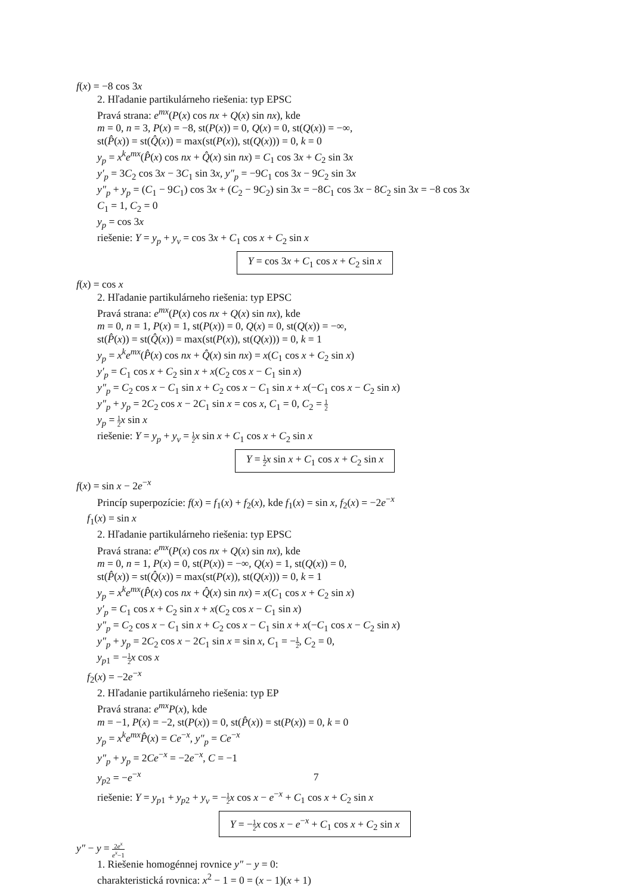f(x) = −8 cos 3x
2. Hľadanie partikulárneho riešenia: typ EPSC
Pravá strana: e<sup>mx</sup>(P(x) cos nx + Q(x) sin nx), kde
m = 0, n = 3, P(x) = −8, st(P(x)) = 0, Q(x) = 0, st(Q(x)) = −∞,
st(P̂(x)) = st(Q̂(x)) = max(st(P(x)), st(Q(x))) = 0, k = 0
y<sub>p</sub> = x<sup>k</sup>e<sup>mx</sup>(P̂(x) cos nx + Q̂(x) sin nx) = C<sub>1</sub> cos 3x + C<sub>2</sub> sin 3x
y′<sub>p</sub> = 3C<sub>2</sub> cos 3x − 3C<sub>1</sub> sin 3x, y″<sub>p</sub> = −9C<sub>1</sub> cos 3x − 9C<sub>2</sub> sin 3x
y″<sub>p</sub> + y<sub>p</sub> = (C<sub>1</sub> − 9C<sub>1</sub>) cos 3x + (C<sub>2</sub> − 9C<sub>2</sub>) sin 3x = −8C<sub>1</sub> cos 3x − 8C<sub>2</sub> sin 3x = −8 cos 3x
C<sub>1</sub> = 1, C<sub>2</sub> = 0
y<sub>p</sub> = cos 3x
riešenie: Y = y<sub>p</sub> + y<sub>v</sub> = cos 3x + C<sub>1</sub> cos x + C<sub>2</sub> sin x
Y = cos 3x + C<sub>1</sub> cos x + C<sub>2</sub> sin x
f(x) = cos x
2. Hľadanie partikulárneho riešenia: typ EPSC
Pravá strana: e<sup>mx</sup>(P(x) cos nx + Q(x) sin nx), kde
m = 0, n = 1, P(x) = 1, st(P(x)) = 0, Q(x) = 0, st(Q(x)) = −∞,
st(P̂(x)) = st(Q̂(x)) = max(st(P(x)), st(Q(x))) = 0, k = 1
y<sub>p</sub> = x<sup>k</sup>e<sup>mx</sup>(P̂(x) cos nx + Q̂(x) sin nx) = x(C<sub>1</sub> cos x + C<sub>2</sub> sin x)
y′<sub>p</sub> = C<sub>1</sub> cos x + C<sub>2</sub> sin x + x(C<sub>2</sub> cos x − C<sub>1</sub> sin x)
y″<sub>p</sub> = C<sub>2</sub> cos x − C<sub>1</sub> sin x + C<sub>2</sub> cos x − C<sub>1</sub> sin x + x(−C<sub>1</sub> cos x − C<sub>2</sub> sin x)
y″<sub>p</sub> + y<sub>p</sub> = 2C<sub>2</sub> cos x − 2C<sub>1</sub> sin x = cos x, C<sub>1</sub> = 0, C<sub>2</sub> = 1 2
y<sub>p</sub> = 1 2 x sin x
riešenie: Y = y<sub>p</sub> + y<sub>v</sub> = 1 2 x sin x + C<sub>1</sub> cos x + C<sub>2</sub> sin x
Y = 1 2 x sin x + C<sub>1</sub> cos x + C<sub>2</sub> sin x
f(x) = sin x − 2e<sup>−x</sup>
Princíp superpozície: f(x) = f<sub>1</sub>(x) + f<sub>2</sub>(x), kde f<sub>1</sub>(x) = sin x, f<sub>2</sub>(x) = −2e<sup>−x</sup>
f<sub>1</sub>(x) = sin x
2. Hľadanie partikulárneho riešenia: typ EPSC
Pravá strana: e<sup>mx</sup>(P(x) cos nx + Q(x) sin nx), kde
m = 0, n = 1, P(x) = 0, st(P(x)) = −∞, Q(x) = 1, st(Q(x)) = 0,
st(P̂(x)) = st(Q̂(x)) = max(st(P(x)), st(Q(x))) = 0, k = 1
y<sub>p</sub> = x<sup>k</sup>e<sup>mx</sup>(P̂(x) cos nx + Q̂(x) sin nx) = x(C<sub>1</sub> cos x + C<sub>2</sub> sin x)
y′<sub>p</sub> = C<sub>1</sub> cos x + C<sub>2</sub> sin x + x(C<sub>2</sub> cos x − C<sub>1</sub> sin x)
y″<sub>p</sub> = C<sub>2</sub> cos x − C<sub>1</sub> sin x + C<sub>2</sub> cos x − C<sub>1</sub> sin x + x(−C<sub>1</sub> cos x − C<sub>2</sub> sin x)
y″<sub>p</sub> + y<sub>p</sub> = 2C<sub>2</sub> cos x − 2C<sub>1</sub> sin x = sin x, C<sub>1</sub> = −1 2, C<sub>2</sub> = 0,
y<sub>p1</sub> = −1 2 x cos x
f<sub>2</sub>(x) = −2e<sup>−x</sup>
2. Hľadanie partikulárneho riešenia: typ EP
Pravá strana: e<sup>mx</sup>P(x), kde
m = −1, P(x) = −2, st(P(x)) = 0, st(P̂(x)) = st(P(x)) = 0, k = 0
y<sub>p</sub> = x<sup>k</sup>e<sup>mx</sup>P̂(x) = Ce<sup>−x</sup>, y″<sub>p</sub> = Ce<sup>−x</sup>
y″<sub>p</sub> + y<sub>p</sub> = 2Ce<sup>−x</sup> = −2e<sup>−x</sup>, C = −1
y<sub>p2</sub> = −e<sup>−x</sup>
riešenie: Y = y<sub>p1</sub> + y<sub>p2</sub> + y<sub>v</sub> = −1 2 x cos x − e<sup>−x</sup> + C<sub>1</sub> cos x + C<sub>2</sub> sin x
Y = −1 2 x cos x − e<sup>−x</sup> + C<sub>1</sub> cos x + C<sub>2</sub> sin x
y″ − y = 2e<sup>x</sup> e<sup>x</sup>−1
1. Riešenie homogénnej rovnice y″ − y = 0:
charakteristická rovnica: x<sup>2</sup> − 1 = 0 = (x − 1)(x + 1)
7